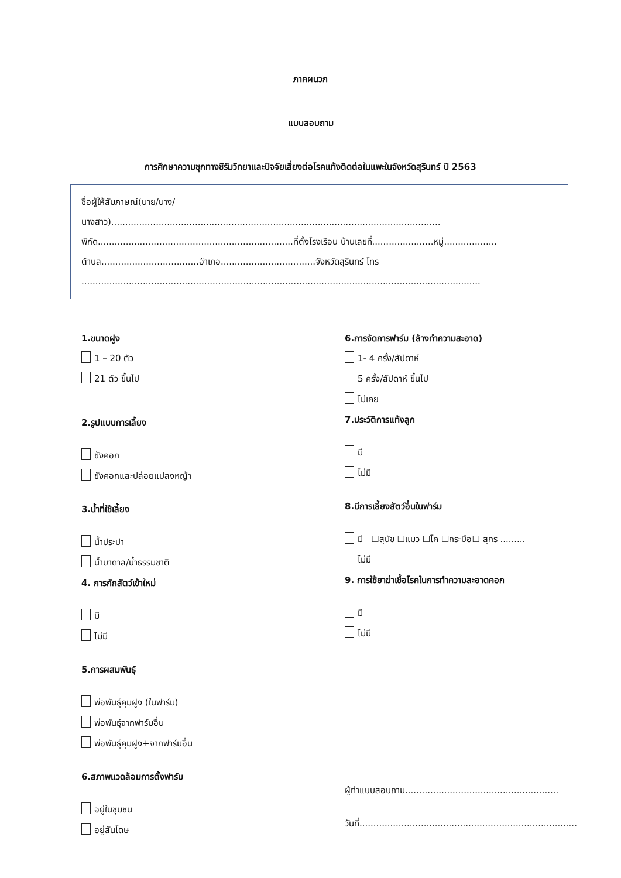ภาคผนวก
แบบสอบถาม
การศึกษาความชุกทางซีรัมวิทยาและปัจจัยเสี่ยงต่อโรคแท้งติดต่อในแพะในจังหวัดสุรินทร์ ปี 2563
ชื่อผู้ให้สัมภาษณ์(นาย/นาง/
นางสาว)......................................................................................................................
พิกัด......................................................................ที่ตั้งโรงเรือน บ้านเลขที่......................หมู่...................
ตำบล...................................อำเภอ..................................จังหวัดสุรินทร์ โทร
...............................................................................................................................................
1.ขนาดฝูง
1 – 20 ตัว
21 ตัว ขึ้นไป
2.รูปแบบการเลี้ยง
ขังคอก
ขังคอกและปล่อยแปลงหญ้า
3.น้ำที่ใช้เลี้ยง
น้ำประปา
น้ำบาดาล/น้ำธรรมชาติ
4. การกักสัตว์เข้าใหม่
มี
ไม่มี
5.การผสมพันธุ์
พ่อพันธุ์คุมฝูง (ในฟาร์ม)
พ่อพันธุ์จากฟาร์มอื่น
พ่อพันธุ์คุมฝูง+จากฟาร์มอื่น
6.สภาพแวดล้อมการตั้งฟาร์ม
อยู่ในชุมชน
อยู่สันโดษ
6.การจัดการฟาร์ม (ล้างทำความสะอาด)
1- 4 ครั้ง/สัปดาห์
5 ครั้ง/สัปดาห์ ขึ้นไป
ไม่เคย
7.ประวัติการแท้งลูก
มี
ไม่มี
8.มีการเลี้ยงสัตว์อื่นในฟาร์ม
มี ☐สุนัข ☐แมว ☐โค ☐กระบือ☐ สุกร .........
ไม่มี
9. การใช้ยาฆ่าเชื้อโรคในการทำความสะอาดคอก
มี
ไม่มี
ผู้ทำแบบสอบถาม.......................................................
วันที่..............................................................................